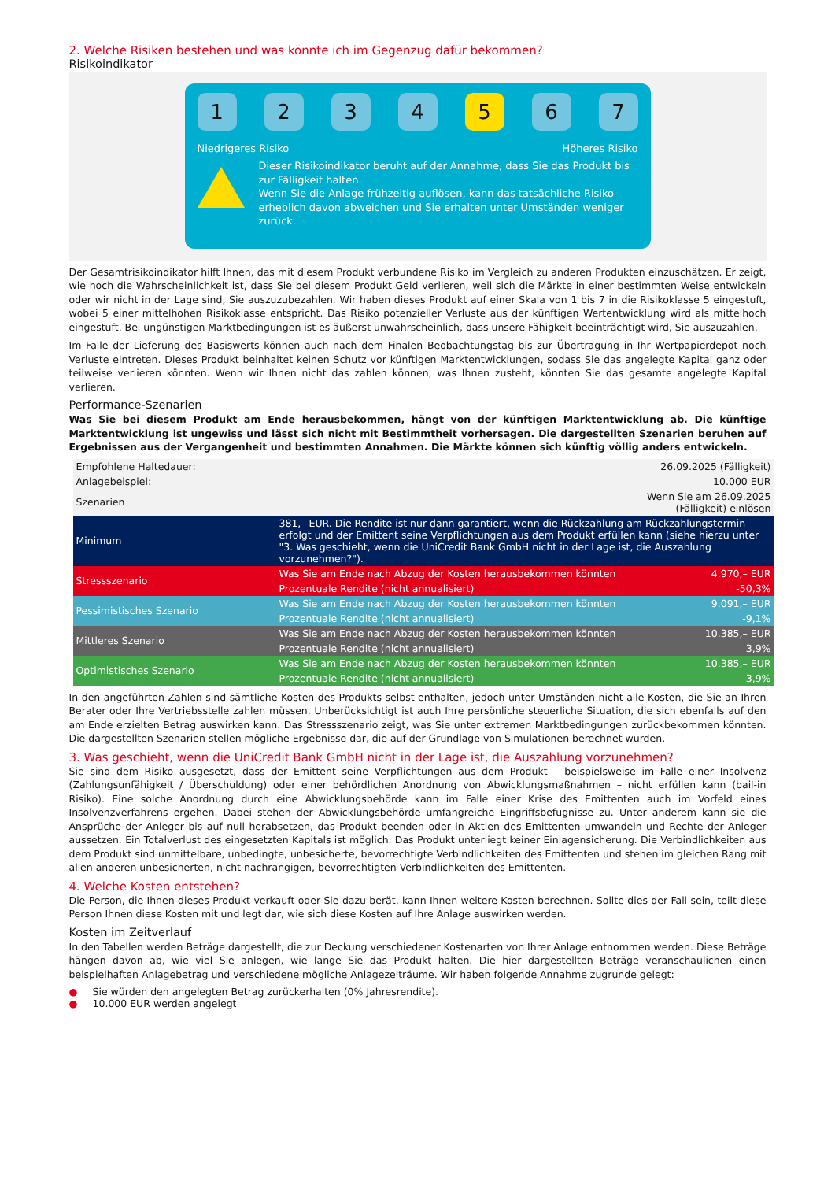2. Welche Risiken bestehen und was könnte ich im Gegenzug dafür bekommen?
Risikoindikator
1 2 3 4 5 6 7
Niedrigeres Risiko Höheres Risiko
Dieser Risikoindikator beruht auf der Annahme, dass Sie das Produkt bis zur Fälligkeit halten.
Wenn Sie die Anlage frühzeitig auflösen, kann das tatsächliche Risiko erheblich davon abweichen und Sie erhalten unter Umständen weniger zurück.
Der Gesamtrisikoindikator hilft Ihnen, das mit diesem Produkt verbundene Risiko im Vergleich zu anderen Produkten einzuschätzen. Er zeigt, wie hoch die Wahrscheinlichkeit ist, dass Sie bei diesem Produkt Geld verlieren, weil sich die Märkte in einer bestimmten Weise entwickeln oder wir nicht in der Lage sind, Sie auszuzubezahlen. Wir haben dieses Produkt auf einer Skala von 1 bis 7 in die Risikoklasse 5 eingestuft, wobei 5 einer mittelhohen Risikoklasse entspricht. Das Risiko potenzieller Verluste aus der künftigen Wertentwicklung wird als mittelhoch eingestuft. Bei ungünstigen Marktbedingungen ist es äußerst unwahrscheinlich, dass unsere Fähigkeit beeinträchtigt wird, Sie auszuzahlen.
Im Falle der Lieferung des Basiswerts können auch nach dem Finalen Beobachtungstag bis zur Übertragung in Ihr Wertpapierdepot noch Verluste eintreten. Dieses Produkt beinhaltet keinen Schutz vor künftigen Marktentwicklungen, sodass Sie das angelegte Kapital ganz oder teilweise verlieren könnten. Wenn wir Ihnen nicht das zahlen können, was Ihnen zusteht, könnten Sie das gesamte angelegte Kapital verlieren.
Performance-Szenarien
Was Sie bei diesem Produkt am Ende herausbekommen, hängt von der künftigen Marktentwicklung ab. Die künftige Marktentwicklung ist ungewiss und lässt sich nicht mit Bestimmtheit vorhersagen. Die dargestellten Szenarien beruhen auf Ergebnissen aus der Vergangenheit und bestimmten Annahmen. Die Märkte können sich künftig völlig anders entwickeln.
| Empfohlene Haltedauer: | | 26.09.2025 (Fälligkeit) |
| Anlagebeispiel: | | 10.000 EUR |
| Szenarien | | Wenn Sie am 26.09.2025 (Fälligkeit) einlösen |
| Minimum | 381,– EUR. Die Rendite ist nur dann garantiert, wenn die Rückzahlung am Rückzahlungstermin erfolgt und der Emittent seine Verpflichtungen aus dem Produkt erfüllen kann (siehe hierzu unter "3. Was geschieht, wenn die UniCredit Bank GmbH nicht in der Lage ist, die Auszahlung vorzunehmen?"). | |
| Stressszenario | Was Sie am Ende nach Abzug der Kosten herausbekommen könnten | 4.970,– EUR |
| | Prozentuale Rendite (nicht annualisiert) | -50,3% |
| Pessimistisches Szenario | Was Sie am Ende nach Abzug der Kosten herausbekommen könnten | 9.091,– EUR |
| | Prozentuale Rendite (nicht annualisiert) | -9,1% |
| Mittleres Szenario | Was Sie am Ende nach Abzug der Kosten herausbekommen könnten | 10.385,– EUR |
| | Prozentuale Rendite (nicht annualisiert) | 3,9% |
| Optimistisches Szenario | Was Sie am Ende nach Abzug der Kosten herausbekommen könnten | 10.385,– EUR |
| | Prozentuale Rendite (nicht annualisiert) | 3,9% |
In den angeführten Zahlen sind sämtliche Kosten des Produkts selbst enthalten, jedoch unter Umständen nicht alle Kosten, die Sie an Ihren Berater oder Ihre Vertriebsstelle zahlen müssen. Unberücksichtigt ist auch Ihre persönliche steuerliche Situation, die sich ebenfalls auf den am Ende erzielten Betrag auswirken kann. Das Stressszenario zeigt, was Sie unter extremen Marktbedingungen zurückbekommen könnten. Die dargestellten Szenarien stellen mögliche Ergebnisse dar, die auf der Grundlage von Simulationen berechnet wurden.
3. Was geschieht, wenn die UniCredit Bank GmbH nicht in der Lage ist, die Auszahlung vorzunehmen?
Sie sind dem Risiko ausgesetzt, dass der Emittent seine Verpflichtungen aus dem Produkt – beispielsweise im Falle einer Insolvenz (Zahlungsunfähigkeit / Überschuldung) oder einer behördlichen Anordnung von Abwicklungsmaßnahmen – nicht erfüllen kann (bail-in Risiko). Eine solche Anordnung durch eine Abwicklungsbehörde kann im Falle einer Krise des Emittenten auch im Vorfeld eines Insolvenzverfahrens ergehen. Dabei stehen der Abwicklungsbehörde umfangreiche Eingriffsbefugnisse zu. Unter anderem kann sie die Ansprüche der Anleger bis auf null herabsetzen, das Produkt beenden oder in Aktien des Emittenten umwandeln und Rechte der Anleger aussetzen. Ein Totalverlust des eingesetzten Kapitals ist möglich. Das Produkt unterliegt keiner Einlagensicherung. Die Verbindlichkeiten aus dem Produkt sind unmittelbare, unbedingte, unbesicherte, bevorrechtigte Verbindlichkeiten des Emittenten und stehen im gleichen Rang mit allen anderen unbesicherten, nicht nachrangigen, bevorrechtigten Verbindlichkeiten des Emittenten.
4. Welche Kosten entstehen?
Die Person, die Ihnen dieses Produkt verkauft oder Sie dazu berät, kann Ihnen weitere Kosten berechnen. Sollte dies der Fall sein, teilt diese Person Ihnen diese Kosten mit und legt dar, wie sich diese Kosten auf Ihre Anlage auswirken werden.
Kosten im Zeitverlauf
In den Tabellen werden Beträge dargestellt, die zur Deckung verschiedener Kostenarten von Ihrer Anlage entnommen werden. Diese Beträge hängen davon ab, wie viel Sie anlegen, wie lange Sie das Produkt halten. Die hier dargestellten Beträge veranschaulichen einen beispielhaften Anlagebetrag und verschiedene mögliche Anlagezeiträume. Wir haben folgende Annahme zugrunde gelegt:
● Sie würden den angelegten Betrag zurückerhalten (0% Jahresrendite).
● 10.000 EUR werden angelegt